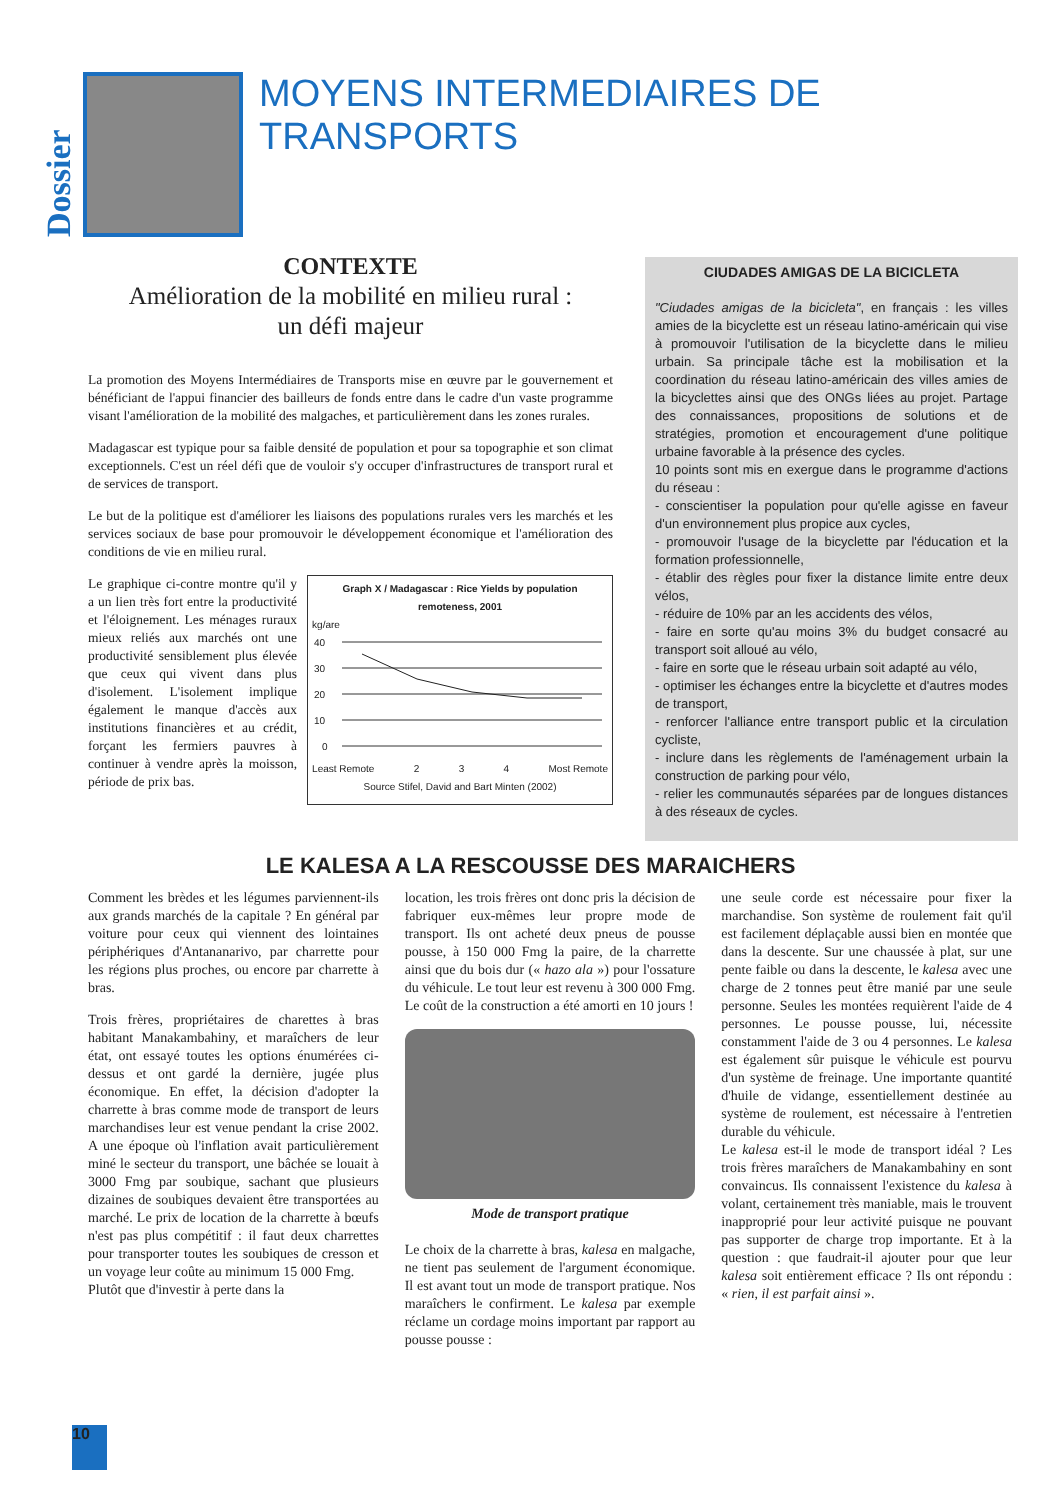Dossier
MOYENS INTERMEDIAIRES DE TRANSPORTS
CONTEXTE
Amélioration de la mobilité en milieu rural :
un défi majeur
La promotion des Moyens Intermédiaires de Transports mise en œuvre par le gouvernement et bénéficiant de l'appui financier des bailleurs de fonds entre dans le cadre d'un vaste programme visant l'amélioration de la mobilité des malgaches, et particulièrement dans les zones rurales.
Madagascar est typique pour sa faible densité de population et pour sa topographie et son climat exceptionnels. C'est un réel défi que de vouloir s'y occuper d'infrastructures de transport rural et de services de transport.
Le but de la politique est d'améliorer les liaisons des populations rurales vers les marchés et les services sociaux de base pour promouvoir le développement économique et l'amélioration des conditions de vie en milieu rural.
Le graphique ci-contre montre qu'il y a un lien très fort entre la productivité et l'éloignement. Les ménages ruraux mieux reliés aux marchés ont une productivité sensiblement plus élevée que ceux qui vivent dans plus d'isolement. L'isolement implique également le manque d'accès aux institutions financières et au crédit, forçant les fermiers pauvres à continuer à vendre après la moisson, période de prix bas.
Graph X / Madagascar : Rice Yields by population remoteness, 2001
kg/are
40
30
20
10
0
Least Remote 2 3 4 Most Remote
Source Stifel, David and Bart Minten (2002)
CIUDADES AMIGAS DE LA BICICLETA
"Ciudades amigas de la bicicleta", en français : les villes amies de la bicyclette est un réseau latino-américain qui vise à promouvoir l'utilisation de la bicyclette dans le milieu urbain. Sa principale tâche est la mobilisation et la coordination du réseau latino-américain des villes amies de la bicyclettes ainsi que des ONGs liées au projet. Partage des connaissances, propositions de solutions et de stratégies, promotion et encouragement d'une politique urbaine favorable à la présence des cycles.
10 points sont mis en exergue dans le programme d'actions du réseau :
- conscientiser la population pour qu'elle agisse en faveur d'un environnement plus propice aux cycles,
- promouvoir l'usage de la bicyclette par l'éducation et la formation professionnelle,
- établir des règles pour fixer la distance limite entre deux vélos,
- réduire de 10% par an les accidents des vélos,
- faire en sorte qu'au moins 3% du budget consacré au transport soit alloué au vélo,
- faire en sorte que le réseau urbain soit adapté au vélo,
- optimiser les échanges entre la bicyclette et d'autres modes de transport,
- renforcer l'alliance entre transport public et la circulation cycliste,
- inclure dans les règlements de l'aménagement urbain la construction de parking pour vélo,
- relier les communautés séparées par de longues distances à des réseaux de cycles.
LE KALESA A LA RESCOUSSE DES MARAICHERS
Comment les brèdes et les légumes parviennent-ils aux grands marchés de la capitale ? En général par voiture pour ceux qui viennent des lointaines périphériques d'Antananarivo, par charrette pour les régions plus proches, ou encore par charrette à bras.
Trois frères, propriétaires de charettes à bras habitant Manakambahiny, et maraîchers de leur état, ont essayé toutes les options énumérées ci-dessus et ont gardé la dernière, jugée plus économique. En effet, la décision d'adopter la charrette à bras comme mode de transport de leurs marchandises leur est venue pendant la crise 2002. A une époque où l'inflation avait particulièrement miné le secteur du transport, une bâchée se louait à 3000 Fmg par soubique, sachant que plusieurs dizaines de soubiques devaient être transportées au marché. Le prix de location de la charrette à bœufs n'est pas plus compétitif : il faut deux charrettes pour transporter toutes les soubiques de cresson et un voyage leur coûte au minimum 15 000 Fmg.
Plutôt que d'investir à perte dans la
location, les trois frères ont donc pris la décision de fabriquer eux-mêmes leur propre mode de transport. Ils ont acheté deux pneus de pousse pousse, à 150 000 Fmg la paire, de la charrette ainsi que du bois dur (« hazo ala ») pour l'ossature du véhicule. Le tout leur est revenu à 300 000 Fmg. Le coût de la construction a été amorti en 10 jours !
Mode de transport pratique
Le choix de la charrette à bras, kalesa en malgache, ne tient pas seulement de l'argument économique. Il est avant tout un mode de transport pratique. Nos maraîchers le confirment. Le kalesa par exemple réclame un cordage moins important par rapport au pousse pousse :
une seule corde est nécessaire pour fixer la marchandise. Son système de roulement fait qu'il est facilement déplaçable aussi bien en montée que dans la descente. Sur une chaussée à plat, sur une pente faible ou dans la descente, le kalesa avec une charge de 2 tonnes peut être manié par une seule personne. Seules les montées requièrent l'aide de 4 personnes. Le pousse pousse, lui, nécessite constamment l'aide de 3 ou 4 personnes. Le kalesa est également sûr puisque le véhicule est pourvu d'un système de freinage. Une importante quantité d'huile de vidange, essentiellement destinée au système de roulement, est nécessaire à l'entretien durable du véhicule.
Le kalesa est-il le mode de transport idéal ? Les trois frères maraîchers de Manakambahiny en sont convaincus. Ils connaissent l'existence du kalesa à volant, certainement très maniable, mais le trouvent inapproprié pour leur activité puisque ne pouvant pas supporter de charge trop importante. Et à la question : que faudrait-il ajouter pour que leur kalesa soit entièrement efficace ? Ils ont répondu : « rien, il est parfait ainsi ».
10